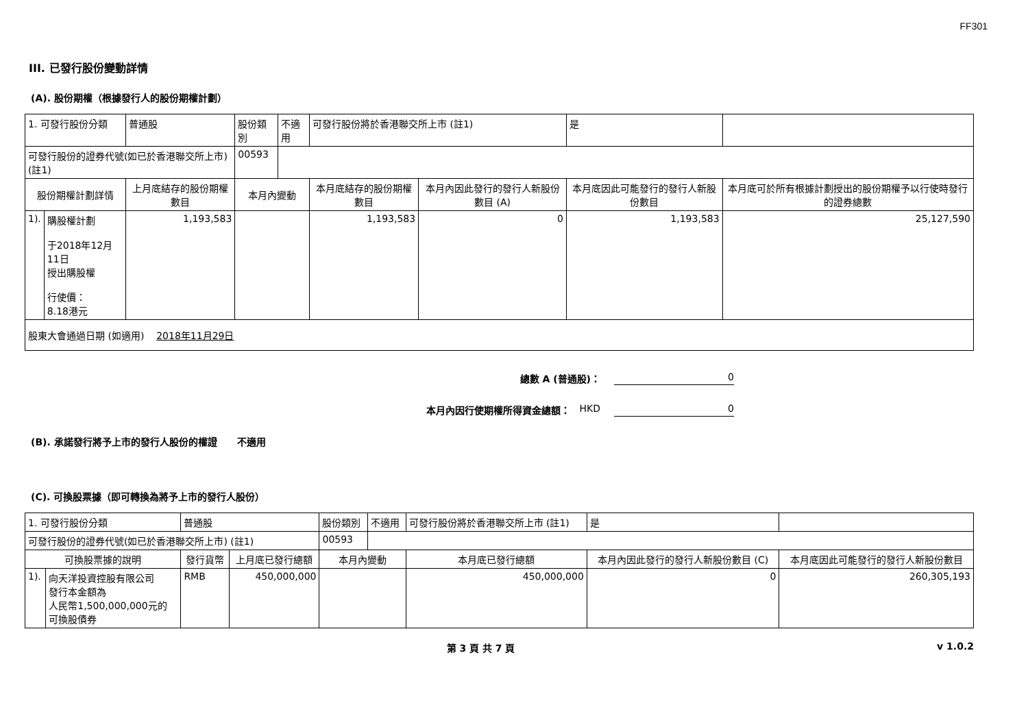FF301
III. 已發行股份變動詳情
(A). 股份期權（根據發行人的股份期權計劃）
| 1. 可發行股份分類 | | 普通股 | 股份類別 | 不適用 | 可發行股份將於香港聯交所上市 (註1) | | 是 | |
| 可發行股份的證券代號(如已於香港聯交所上市) (註1) | | | 00593 | | | | | |
| 股份期權計劃詳情 | | 上月底結存的股份期權數目 | 本月內變動 | | 本月底結存的股份期權數目 | 本月內因此發行的發行人新股份數目 (A) | 本月底因此可能發行的發行人新股份數目 | 本月底可於所有根據計劃授出的股份期權予以行使時發行的證券總數 |
| 1). | 購股權計劃 于2018年12月11日 授出購股權 行使價： 8.18港元 | 1,193,583 | | | 1,193,583 | 0 | 1,193,583 | 25,127,590 |
| 股東大會通過日期 (如適用) 2018年11月29日 | | | | | | | | |
總數 A (普通股)： 0
本月內因行使期權所得資金總額： HKD 0
(B). 承諾發行將予上市的發行人股份的權證 不適用
(C). 可換股票據（即可轉換為將予上市的發行人股份）
| 1. 可發行股份分類 | | 普通股 | | 股份類別 | 不適用 | 可發行股份將於香港聯交所上市 (註1) | 是 | |
| 可發行股份的證券代號(如已於香港聯交所上市) (註1) | | | | 00593 | | | | |
| 可換股票據的說明 | | 發行貨幣 | 上月底已發行總額 | 本月內變動 | | 本月底已發行總額 | 本月內因此發行的發行人新股份數目 (C) | 本月底因此可能發行的發行人新股份數目 |
| 1). | 向天洋投資控股有限公司 發行本金額為 人民幣1,500,000,000元的 可換股債券 | RMB | 450,000,000 | | | 450,000,000 | 0 | 260,305,193 |
第 3 頁 共 7 頁 v 1.0.2